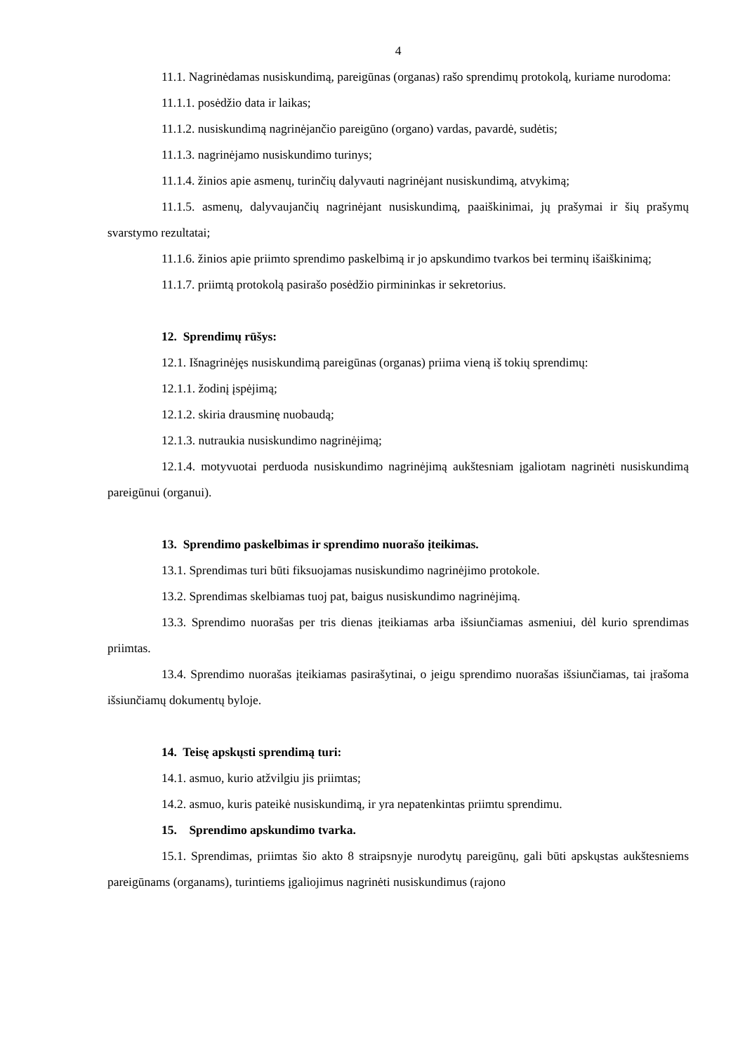4
11.1. Nagrinėdamas nusiskundimą, pareigūnas (organas) rašo sprendimų protokolą, kuriame nurodoma:
11.1.1. posėdžio data ir laikas;
11.1.2. nusiskundimą nagrinėjančio pareigūno (organo) vardas, pavardė, sudėtis;
11.1.3. nagrinėjamo nusiskundimo turinys;
11.1.4. žinios apie asmenų, turinčių dalyvauti nagrinėjant nusiskundimą, atvykimą;
11.1.5. asmenų, dalyvaujančių nagrinėjant nusiskundimą, paaiškinimai, jų prašymai ir šių prašymų svarstymo rezultatai;
11.1.6. žinios apie priimto sprendimo paskelbimą ir jo apskundimo tvarkos bei terminų išaiškinimą;
11.1.7. priimtą protokolą pasirašo posėdžio pirmininkas ir sekretorius.
12. Sprendimų rūšys:
12.1. Išnagrinėjęs nusiskundimą pareigūnas (organas) priima vieną iš tokių sprendimų:
12.1.1. žodinį įspėjimą;
12.1.2. skiria drausminę nuobaudą;
12.1.3. nutraukia nusiskundimo nagrinėjimą;
12.1.4. motyvuotai perduoda nusiskundimo nagrinėjimą aukštesniam įgaliotam nagrinėti nusiskundimą pareigūnui (organui).
13. Sprendimo paskelbimas ir sprendimo nuorašo įteikimas.
13.1. Sprendimas turi būti fiksuojamas nusiskundimo nagrinėjimo protokole.
13.2. Sprendimas skelbiamas tuoj pat, baigus nusiskundimo nagrinėjimą.
13.3. Sprendimo nuorašas per tris dienas įteikiamas arba išsiunčiamas asmeniui, dėl kurio sprendimas priimtas.
13.4. Sprendimo nuorašas įteikiamas pasirašytinai, o jeigu sprendimo nuorašas išsiunčiamas, tai įrašoma išsiunčiamų dokumentų byloje.
14. Teisę apskųsti sprendimą turi:
14.1. asmuo, kurio atžvilgiu jis priimtas;
14.2. asmuo, kuris pateikė nusiskundimą, ir yra nepatenkintas priimtu sprendimu.
15. Sprendimo apskundimo tvarka.
15.1. Sprendimas, priimtas šio akto 8 straipsnyje nurodytų pareigūnų, gali būti apskųstas aukštesniems pareigūnams (organams), turintiems įgaliojimus nagrinėti nusiskundimus (rajono